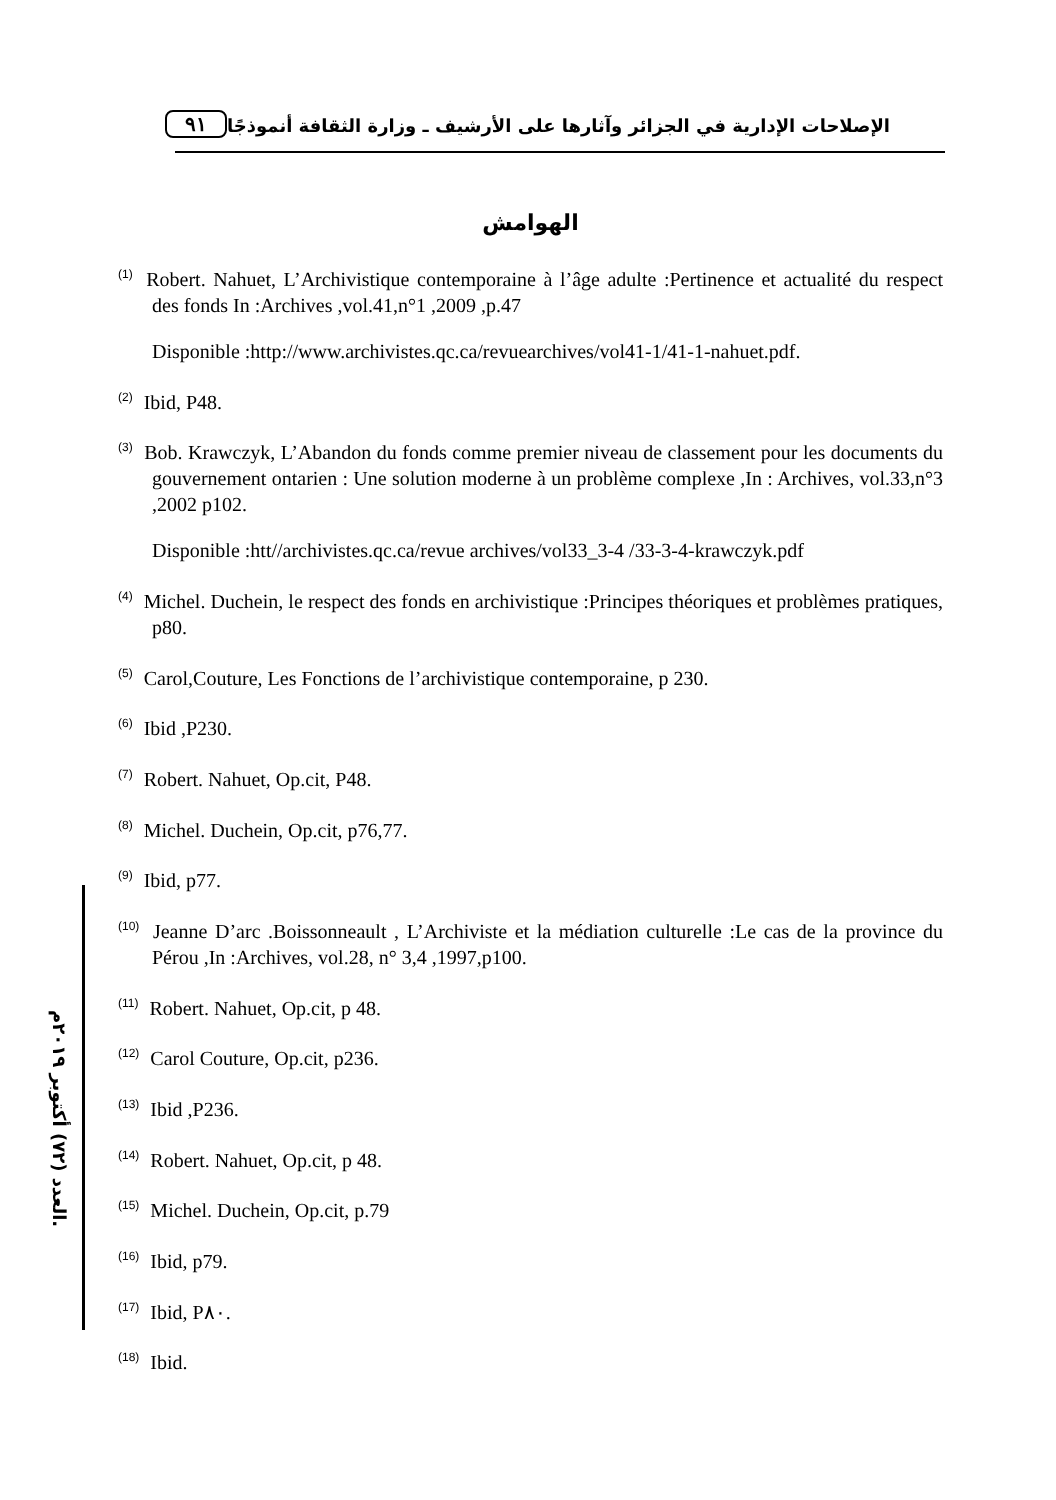٩١
الإصلاحات الإدارية في الجزائر وآثارها على الأرشيف ـ وزارة الثقافة أنموذجًا
العدد (٧٢) أكتوبر ٢٠١٩م.
الهوامش
<sup>(1)</sup> Robert. Nahuet, L’Archivistique contemporaine à l’âge adulte :Pertinence et actualité du respect des fonds In :Archives ,vol.41,n°1 ,2009 ,p.47
Disponible :http://www.archivistes.qc.ca/revuearchives/vol41-1/41-1-nahuet.pdf.
<sup>(2)</sup> Ibid, P48.
<sup>(3)</sup> Bob. Krawczyk, L’Abandon du fonds comme premier niveau de classement pour les documents du gouvernement ontarien : Une solution moderne à un problème complexe ,In : Archives, vol.33,n°3 ,2002 p102.
Disponible :htt//archivistes.qc.ca/revue archives/vol33_3-4 /33-3-4-krawczyk.pdf
<sup>(4)</sup> Michel. Duchein, le respect des fonds en archivistique :Principes théoriques et problèmes pratiques, p80.
<sup>(5)</sup> Carol,Couture, Les Fonctions de l’archivistique contemporaine, p 230.
<sup>(6)</sup> Ibid ,P230.
<sup>(7)</sup> Robert. Nahuet, Op.cit, P48.
<sup>(8)</sup> Michel. Duchein, Op.cit, p76,77.
<sup>(9)</sup> Ibid, p77.
<sup>(10)</sup> Jeanne D’arc .Boissonneault , L’Archiviste et la médiation culturelle :Le cas de la province du Pérou ,In :Archives, vol.28, n° 3,4 ,1997,p100.
<sup>(11)</sup> Robert. Nahuet, Op.cit, p 48.
<sup>(12)</sup> Carol Couture, Op.cit, p236.
<sup>(13)</sup> Ibid ,P236.
<sup>(14)</sup> Robert. Nahuet, Op.cit, p 48.
<sup>(15)</sup> Michel. Duchein, Op.cit, p.79
<sup>(16)</sup> Ibid, p79.
<sup>(17)</sup> Ibid, P٨٠.
<sup>(18)</sup> Ibid.